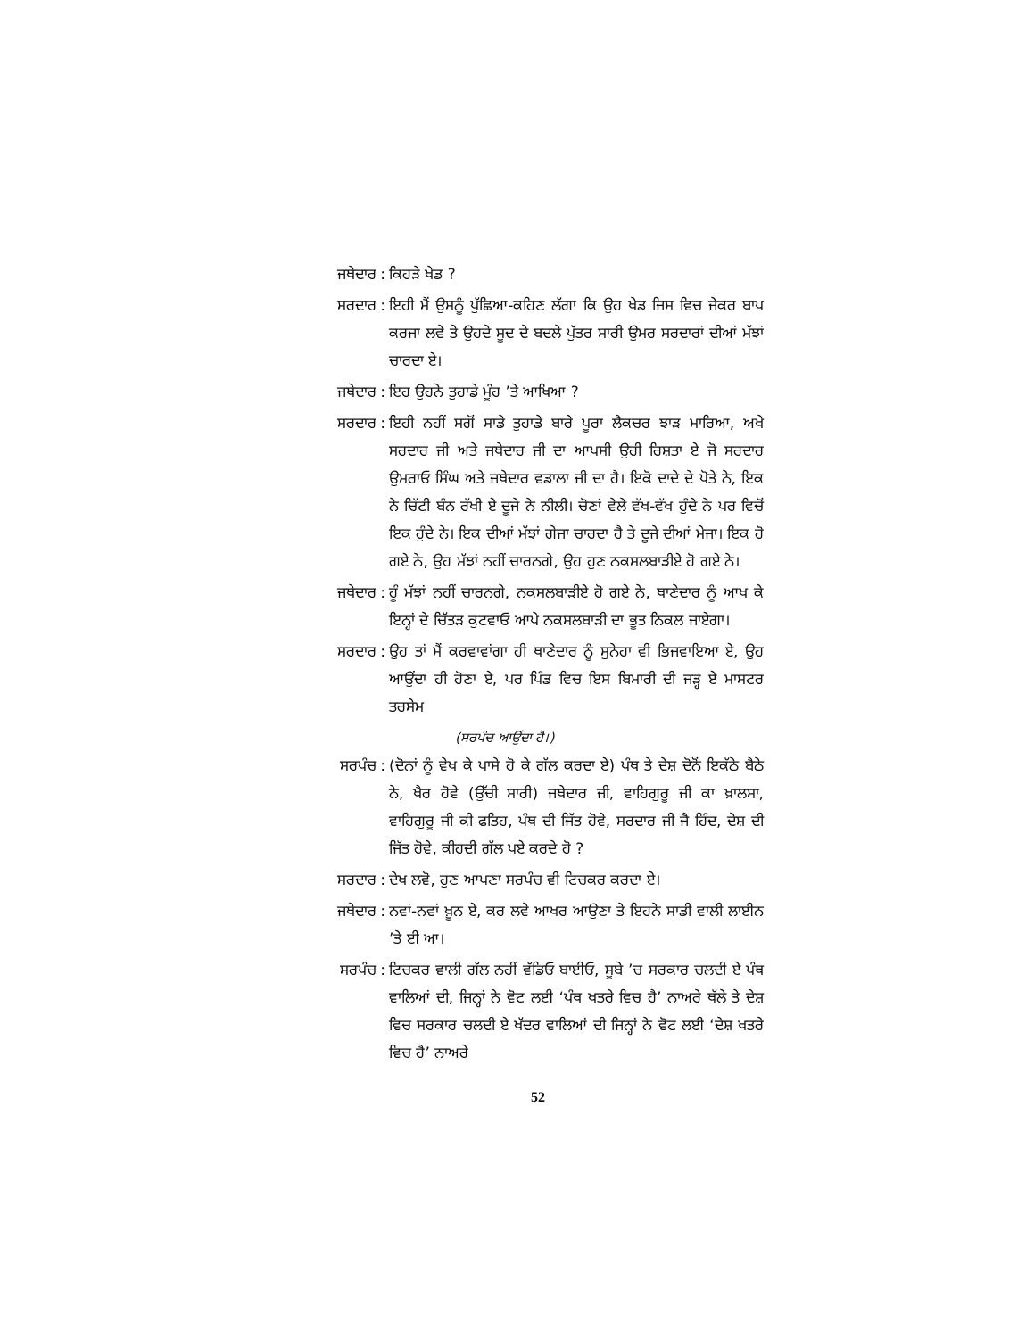ਜਥੇਦਾਰ: ਕਿਹੜੇ ਖੇਡ ?
ਸਰਦਾਰ: ਇਹੀ ਮੈਂ ਉਸਨੂੰ ਪੁੱਛਿਆ-ਕਹਿਣ ਲੱਗਾ ਕਿ ਉਹ ਖੇਡ ਜਿਸ ਵਿਚ ਜੇਕਰ ਬਾਪ ਕਰਜਾ ਲਵੇ ਤੇ ਉਹਦੇ ਸੂਦ ਦੇ ਬਦਲੇ ਪੁੱਤਰ ਸਾਰੀ ਉਮਰ ਸਰਦਾਰਾਂ ਦੀਆਂ ਮੱਝਾਂ ਚਾਰਦਾ ਏ।
ਜਥੇਦਾਰ: ਇਹ ਉਹਨੇ ਤੁਹਾਡੇ ਮੂੰਹ ’ਤੇ ਆਖਿਆ ?
ਸਰਦਾਰ: ਇਹੀ ਨਹੀਂ ਸਗੋਂ ਸਾਡੇ ਤੁਹਾਡੇ ਬਾਰੇ ਪੂਰਾ ਲੈਕਚਰ ਝਾੜ ਮਾਰਿਆ, ਅਖੇ ਸਰਦਾਰ ਜੀ ਅਤੇ ਜਥੇਦਾਰ ਜੀ ਦਾ ਆਪਸੀ ਉਹੀ ਰਿਸ਼ਤਾ ਏ ਜੋ ਸਰਦਾਰ ਉਮਰਾਓ ਸਿੰਘ ਅਤੇ ਜਥੇਦਾਰ ਵਡਾਲਾ ਜੀ ਦਾ ਹੈ। ਇਕੋ ਦਾਦੇ ਦੇ ਪੋਤੇ ਨੇ, ਇਕ ਨੇ ਚਿੱਟੀ ਬੰਨ ਰੱਖੀ ਏ ਦੂਜੇ ਨੇ ਨੀਲੀ। ਚੋਣਾਂ ਵੇਲੇ ਵੱਖ-ਵੱਖ ਹੁੰਦੇ ਨੇ ਪਰ ਵਿਚੋਂ ਇਕ ਹੁੰਦੇ ਨੇ। ਇਕ ਦੀਆਂ ਮੱਝਾਂ ਗੇਜਾ ਚਾਰਦਾ ਹੈ ਤੇ ਦੂਜੇ ਦੀਆਂ ਮੇਜਾ। ਇਕ ਹੋ ਗਏ ਨੇ, ਉਹ ਮੱਝਾਂ ਨਹੀਂ ਚਾਰਨਗੇ, ਉਹ ਹੁਣ ਨਕਸਲਬਾੜੀਏ ਹੋ ਗਏ ਨੇ।
ਜਥੇਦਾਰ: ਹੂੰ ਮੱਝਾਂ ਨਹੀਂ ਚਾਰਨਗੇ, ਨਕਸਲਬਾੜੀਏ ਹੋ ਗਏ ਨੇ, ਥਾਣੇਦਾਰ ਨੂੰ ਆਖ ਕੇ ਇਨ੍ਹਾਂ ਦੇ ਚਿੱਤੜ ਕੁਟਵਾਓ ਆਪੇ ਨਕਸਲਬਾੜੀ ਦਾ ਭੂਤ ਨਿਕਲ ਜਾਏਗਾ।
ਸਰਦਾਰ: ਉਹ ਤਾਂ ਮੈਂ ਕਰਵਾਵਾਂਗਾ ਹੀ ਥਾਣੇਦਾਰ ਨੂੰ ਸੁਨੇਹਾ ਵੀ ਭਿਜਵਾਇਆ ਏ, ਉਹ ਆਉਂਦਾ ਹੀ ਹੋਣਾ ਏ, ਪਰ ਪਿੰਡ ਵਿਚ ਇਸ ਬਿਮਾਰੀ ਦੀ ਜੜ੍ਹ ਏ ਮਾਸਟਰ ਤਰਸੇਮ
(ਸਰਪੰਚ ਆਉਂਦਾ ਹੈ।)
ਸਰਪੰਚ: (ਦੋਨਾਂ ਨੂੰ ਵੇਖ ਕੇ ਪਾਸੇ ਹੋ ਕੇ ਗੱਲ ਕਰਦਾ ਏ) ਪੰਥ ਤੇ ਦੇਸ਼ ਦੋਨੋਂ ਇਕੱਠੇ ਬੈਠੇ ਨੇ, ਖੈਰ ਹੋਵੇ (ਉੱਚੀ ਸਾਰੀ) ਜਥੇਦਾਰ ਜੀ, ਵਾਹਿਗੁਰੂ ਜੀ ਕਾ ਖ਼ਾਲਸਾ, ਵਾਹਿਗੁਰੂ ਜੀ ਕੀ ਫਤਿਹ, ਪੰਥ ਦੀ ਜਿੱਤ ਹੋਵੇ, ਸਰਦਾਰ ਜੀ ਜੈ ਹਿੰਦ, ਦੇਸ਼ ਦੀ ਜਿੱਤ ਹੋਵੇ, ਕੀਹਦੀ ਗੱਲ ਪਏ ਕਰਦੇ ਹੋ ?
ਸਰਦਾਰ: ਦੇਖ ਲਵੋ, ਹੁਣ ਆਪਣਾ ਸਰਪੰਚ ਵੀ ਟਿਚਕਰ ਕਰਦਾ ਏ।
ਜਥੇਦਾਰ: ਨਵਾਂ-ਨਵਾਂ ਖ਼ੂਨ ਏ, ਕਰ ਲਵੇ ਆਖਰ ਆਉਣਾ ਤੇ ਇਹਨੇ ਸਾਡੀ ਵਾਲੀ ਲਾਈਨ ’ਤੇ ਈ ਆ।
ਸਰਪੰਚ: ਟਿਚਕਰ ਵਾਲੀ ਗੱਲ ਨਹੀਂ ਵੱਡਿਓ ਬਾਈਓ, ਸੂਬੇ ’ਚ ਸਰਕਾਰ ਚਲਦੀ ਏ ਪੰਥ ਵਾਲਿਆਂ ਦੀ, ਜਿਨ੍ਹਾਂ ਨੇ ਵੋਟ ਲਈ ‘ਪੰਥ ਖਤਰੇ ਵਿਚ ਹੈ’ ਨਾਅਰੇ ਥੱਲੇ ਤੇ ਦੇਸ਼ ਵਿਚ ਸਰਕਾਰ ਚਲਦੀ ਏ ਖੱਦਰ ਵਾਲਿਆਂ ਦੀ ਜਿਨ੍ਹਾਂ ਨੇ ਵੋਟ ਲਈ ‘ਦੇਸ਼ ਖਤਰੇ ਵਿਚ ਹੈ’ ਨਾਅਰੇ
52